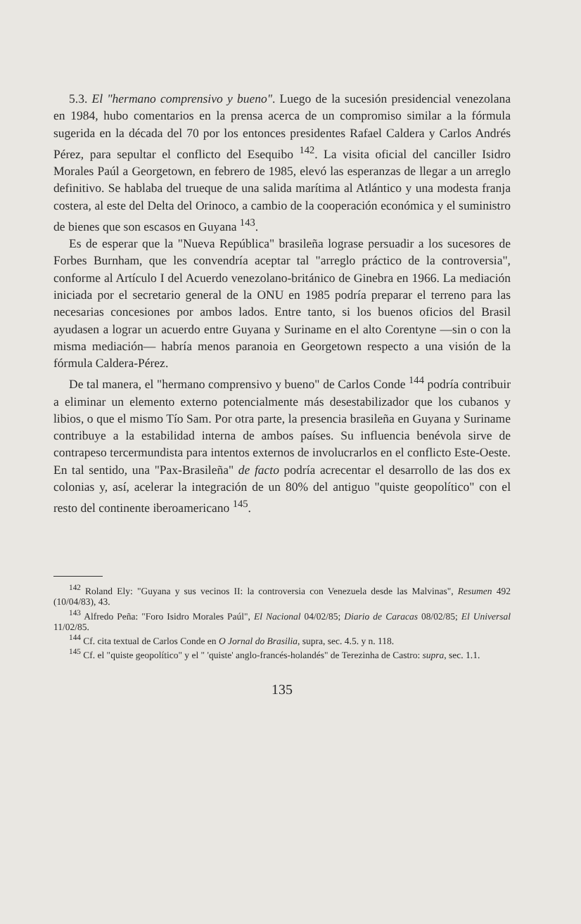5.3. El "hermano comprensivo y bueno". Luego de la sucesión presidencial venezolana en 1984, hubo comentarios en la prensa acerca de un compromiso similar a la fórmula sugerida en la década del 70 por los entonces presidentes Rafael Caldera y Carlos Andrés Pérez, para sepultar el conflicto del Esequibo <sup>142</sup>. La visita oficial del canciller Isidro Morales Paúl a Georgetown, en febrero de 1985, elevó las esperanzas de llegar a un arreglo definitivo. Se hablaba del trueque de una salida marítima al Atlántico y una modesta franja costera, al este del Delta del Orinoco, a cambio de la cooperación económica y el suministro de bienes que son escasos en Guyana <sup>143</sup>.
Es de esperar que la "Nueva República" brasileña lograse persuadir a los sucesores de Forbes Burnham, que les convendría aceptar tal "arreglo práctico de la controversia", conforme al Artículo I del Acuerdo venezolano-británico de Ginebra en 1966. La mediación iniciada por el secretario general de la ONU en 1985 podría preparar el terreno para las necesarias concesiones por ambos lados. Entre tanto, si los buenos oficios del Brasil ayudasen a lograr un acuerdo entre Guyana y Suriname en el alto Corentyne —sin o con la misma mediación— habría menos paranoia en Georgetown respecto a una visión de la fórmula Caldera-Pérez.
De tal manera, el "hermano comprensivo y bueno" de Carlos Conde <sup>144</sup> podría contribuir a eliminar un elemento externo potencialmente más desestabilizador que los cubanos y libios, o que el mismo Tío Sam. Por otra parte, la presencia brasileña en Guyana y Suriname contribuye a la estabilidad interna de ambos países. Su influencia benévola sirve de contrapeso tercermundista para intentos externos de involucrarlos en el conflicto Este-Oeste. En tal sentido, una "Pax-Brasileña" de facto podría acrecentar el desarrollo de las dos ex colonias y, así, acelerar la integración de un 80% del antiguo "quiste geopolítico" con el resto del continente iberoamericano <sup>145</sup>.
<sup>142</sup> Roland Ely: "Guyana y sus vecinos II: la controversia con Venezuela desde las Malvinas", Resumen 492 (10/04/83), 43.
<sup>143</sup> Alfredo Peña: "Foro Isidro Morales Paúl", El Nacional 04/02/85; Diario de Caracas 08/02/85; El Universal 11/02/85.
<sup>144</sup> Cf. cita textual de Carlos Conde en O Jornal do Brasilia, supra, sec. 4.5. y n. 118.
<sup>145</sup> Cf. el "quiste geopolítico" y el " 'quiste' anglo-francés-holandés" de Terezinha de Castro: supra, sec. 1.1.
135